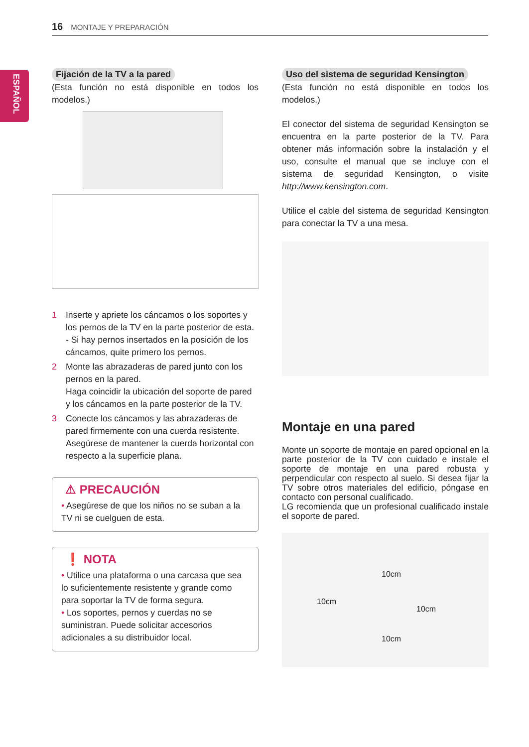16 MONTAJE Y PREPARACIÓN
ESPAÑOL
Fijación de la TV a la pared
(Esta función no está disponible en todos los modelos.)
1 Inserte y apriete los cáncamos o los soportes y los pernos de la TV en la parte posterior de esta.
- Si hay pernos insertados en la posición de los cáncamos, quite primero los pernos.
2 Monte las abrazaderas de pared junto con los pernos en la pared.
Haga coincidir la ubicación del soporte de pared y los cáncamos en la parte posterior de la TV.
3 Conecte los cáncamos y las abrazaderas de pared firmemente con una cuerda resistente. Asegúrese de mantener la cuerda horizontal con respecto a la superficie plana.
⚠ PRECAUCIÓN
• Asegúrese de que los niños no se suban a la TV ni se cuelguen de esta.
❗ NOTA
• Utilice una plataforma o una carcasa que sea lo suficientemente resistente y grande como para soportar la TV de forma segura.
• Los soportes, pernos y cuerdas no se suministran. Puede solicitar accesorios adicionales a su distribuidor local.
Uso del sistema de seguridad Kensington
(Esta función no está disponible en todos los modelos.)
El conector del sistema de seguridad Kensington se encuentra en la parte posterior de la TV. Para obtener más información sobre la instalación y el uso, consulte el manual que se incluye con el sistema de seguridad Kensington, o visite http://www.kensington.com.
Utilice el cable del sistema de seguridad Kensington para conectar la TV a una mesa.
Montaje en una pared
Monte un soporte de montaje en pared opcional en la parte posterior de la TV con cuidado e instale el soporte de montaje en una pared robusta y perpendicular con respecto al suelo. Si desea fijar la TV sobre otros materiales del edificio, póngase en contacto con personal cualificado.
LG recomienda que un profesional cualificado instale el soporte de pared.
10cm
10cm
10cm
10cm